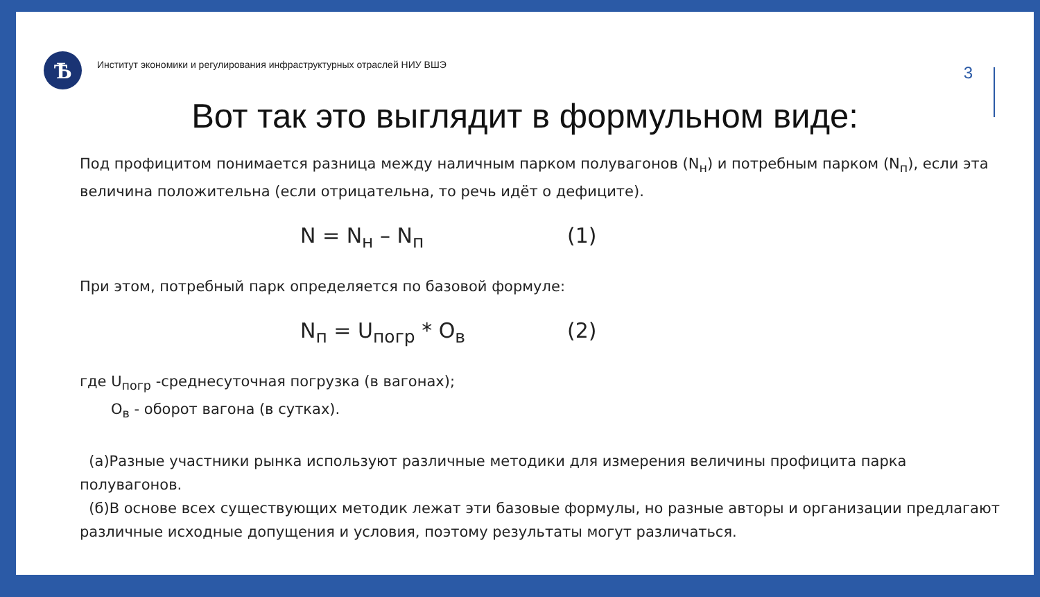Ѣ
Институт экономики и регулирования инфраструктурных отраслей НИУ ВШЭ
3
Вот так это выглядит в формульном виде:
Под профицитом понимается разница между наличным парком полувагонов (N<sub>н</sub>) и потребным парком (N<sub>п</sub>), если эта величина положительна (если отрицательна, то речь идёт о дефиците).
N = N<sub>н</sub> – N<sub>п</sub> (1)
При этом, потребный парк определяется по базовой формуле:
N<sub>п</sub> = U<sub>погр</sub> * О<sub>в</sub> (2)
где U<sub>погр</sub> -среднесуточная погрузка (в вагонах);
О<sub>в</sub> - оборот вагона (в сутках).
(а)Разные участники рынка используют различные методики для измерения величины профицита парка полувагонов.
(б)В основе всех существующих методик лежат эти базовые формулы, но разные авторы и организации предлагают различные исходные допущения и условия, поэтому результаты могут различаться.